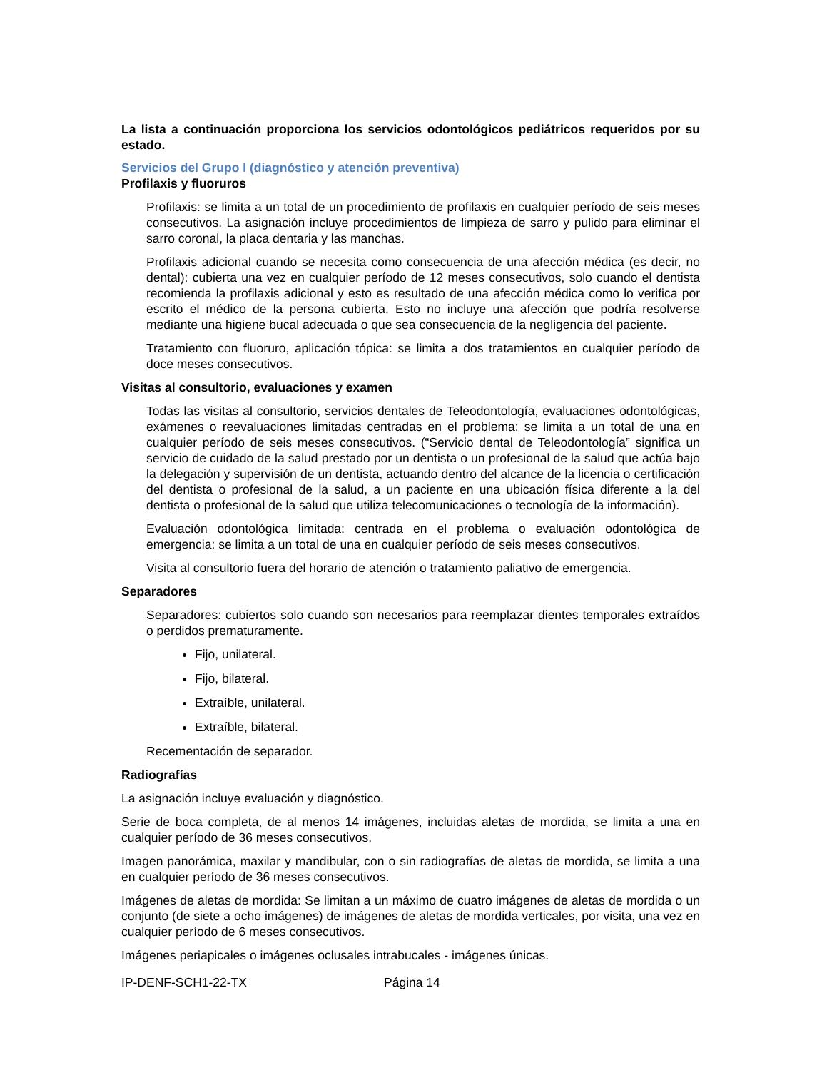La lista a continuación proporciona los servicios odontológicos pediátricos requeridos por su estado.
Servicios del Grupo I (diagnóstico y atención preventiva)
Profilaxis y fluoruros
Profilaxis: se limita a un total de un procedimiento de profilaxis en cualquier período de seis meses consecutivos. La asignación incluye procedimientos de limpieza de sarro y pulido para eliminar el sarro coronal, la placa dentaria y las manchas.
Profilaxis adicional cuando se necesita como consecuencia de una afección médica (es decir, no dental): cubierta una vez en cualquier período de 12 meses consecutivos, solo cuando el dentista recomienda la profilaxis adicional y esto es resultado de una afección médica como lo verifica por escrito el médico de la persona cubierta. Esto no incluye una afección que podría resolverse mediante una higiene bucal adecuada o que sea consecuencia de la negligencia del paciente.
Tratamiento con fluoruro, aplicación tópica: se limita a dos tratamientos en cualquier período de doce meses consecutivos.
Visitas al consultorio, evaluaciones y examen
Todas las visitas al consultorio, servicios dentales de Teleodontología, evaluaciones odontológicas, exámenes o reevaluaciones limitadas centradas en el problema: se limita a un total de una en cualquier período de seis meses consecutivos. (“Servicio dental de Teleodontología” significa un servicio de cuidado de la salud prestado por un dentista o un profesional de la salud que actúa bajo la delegación y supervisión de un dentista, actuando dentro del alcance de la licencia o certificación del dentista o profesional de la salud, a un paciente en una ubicación física diferente a la del dentista o profesional de la salud que utiliza telecomunicaciones o tecnología de la información).
Evaluación odontológica limitada: centrada en el problema o evaluación odontológica de emergencia: se limita a un total de una en cualquier período de seis meses consecutivos.
Visita al consultorio fuera del horario de atención o tratamiento paliativo de emergencia.
Separadores
Separadores: cubiertos solo cuando son necesarios para reemplazar dientes temporales extraídos o perdidos prematuramente.
Fijo, unilateral.
Fijo, bilateral.
Extraíble, unilateral.
Extraíble, bilateral.
Recementación de separador.
Radiografías
La asignación incluye evaluación y diagnóstico.
Serie de boca completa, de al menos 14 imágenes, incluidas aletas de mordida, se limita a una en cualquier período de 36 meses consecutivos.
Imagen panorámica, maxilar y mandibular, con o sin radiografías de aletas de mordida, se limita a una en cualquier período de 36 meses consecutivos.
Imágenes de aletas de mordida: Se limitan a un máximo de cuatro imágenes de aletas de mordida o un conjunto (de siete a ocho imágenes) de imágenes de aletas de mordida verticales, por visita, una vez en cualquier período de 6 meses consecutivos.
Imágenes periapicales o imágenes oclusales intrabucales - imágenes únicas.
IP-DENF-SCH1-22-TX Página 14